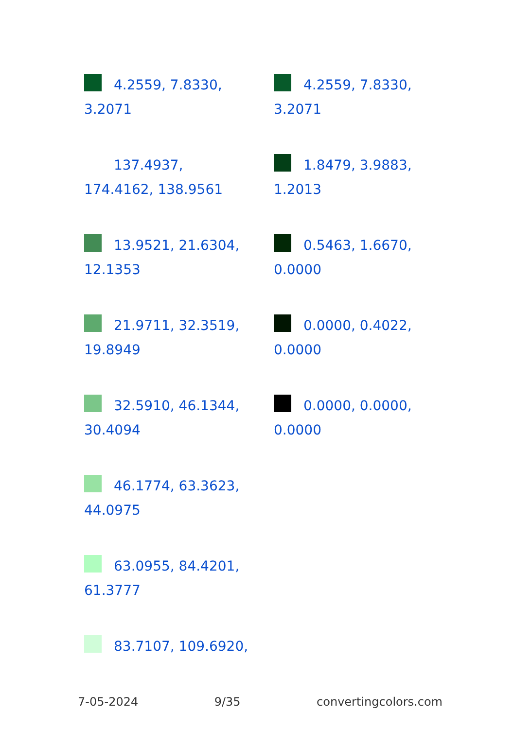4.2559, 7.8330,
3.2071
4.2559, 7.8330,
3.2071
137.4937,
174.4162, 138.9561
1.8479, 3.9883,
1.2013
13.9521, 21.6304,
12.1353
0.5463, 1.6670,
0.0000
21.9711, 32.3519,
19.8949
0.0000, 0.4022,
0.0000
32.5910, 46.1344,
30.4094
0.0000, 0.0000,
0.0000
46.1774, 63.3623,
44.0975
63.0955, 84.4201,
61.3777
83.7107, 109.6920,
7-05-2024 9/35 convertingcolors.com